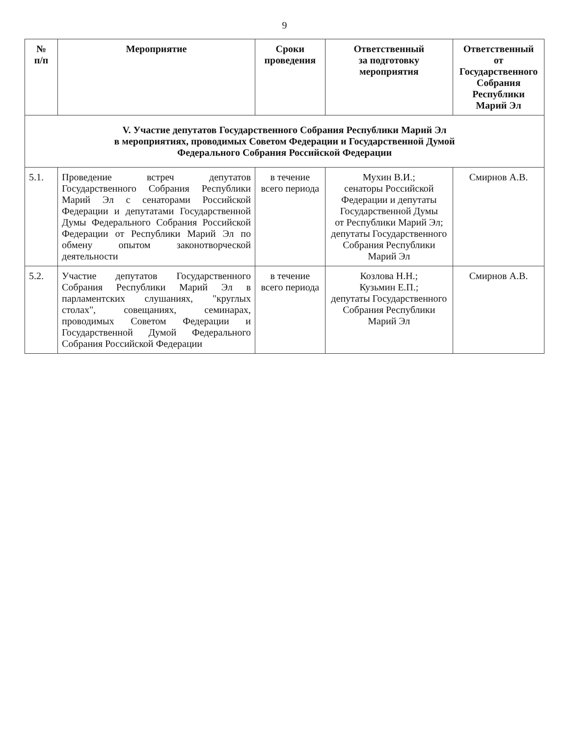9
| № п/п | Мероприятие | Сроки проведения | Ответственный за подготовку мероприятия | Ответственный от Государственного Собрания Республики Марий Эл |
| --- | --- | --- | --- | --- |
| V. Участие депутатов Государственного Собрания Республики Марий Эл в мероприятиях, проводимых Советом Федерации и Государственной Думой Федерального Собрания Российской Федерации | | | | |
| 5.1. | Проведение встреч депутатов Государственного Собрания Республики Марий Эл с сенаторами Российской Федерации и депутатами Государственной Думы Федерального Собрания Российской Федерации от Республики Марий Эл по обмену опытом законотворческой деятельности | в течение всего периода | Мухин В.И.; сенаторы Российской Федерации и депутаты Государственной Думы от Республики Марий Эл; депутаты Государственного Собрания Республики Марий Эл | Смирнов А.В. |
| 5.2. | Участие депутатов Государственного Собрания Республики Марий Эл в парламентских слушаниях, "круглых столах", совещаниях, семинарах, проводимых Советом Федерации и Государственной Думой Федерального Собрания Российской Федерации | в течение всего периода | Козлова Н.Н.; Кузьмин Е.П.; депутаты Государственного Собрания Республики Марий Эл | Смирнов А.В. |